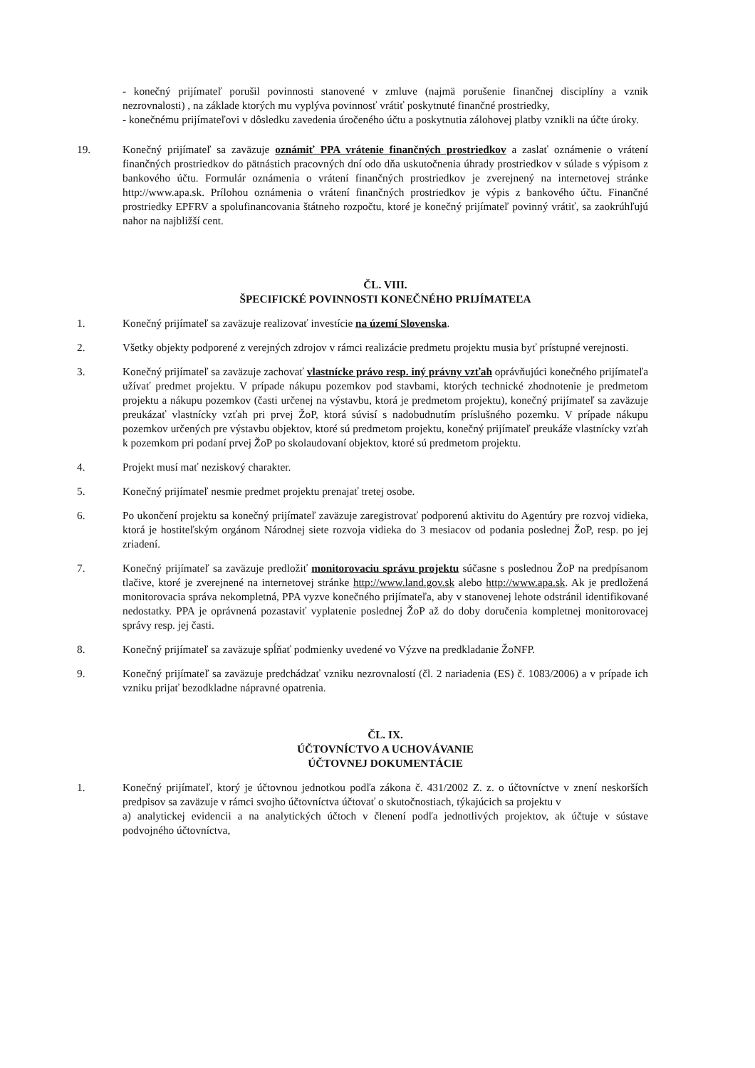- konečný prijímateľ porušil povinnosti stanovené v zmluve (najmä porušenie finančnej disciplíny a vznik nezrovnalosti) , na základe ktorých mu vyplýva povinnosť vrátiť poskytnuté finančné prostriedky,
- konečnému prijímateľovi v dôsledku zavedenia úročeného účtu a poskytnutia zálohovej platby vznikli na účte úroky.
19. Konečný prijímateľ sa zaväzuje oznámiť PPA vrátenie finančných prostriedkov a zaslať oznámenie o vrátení finančných prostriedkov do pätnástich pracovných dní odo dňa uskutočnenia úhrady prostriedkov v súlade s výpisom z bankového účtu. Formulár oznámenia o vrátení finančných prostriedkov je zverejnený na internetovej stránke http://www.apa.sk. Prílohou oznámenia o vrátení finančných prostriedkov je výpis z bankového účtu. Finančné prostriedky EPFRV a spolufinancovania štátneho rozpočtu, ktoré je konečný prijímateľ povinný vrátiť, sa zaokrúhľujú nahor na najbližší cent.
ČL. VIII.
ŠPECIFICKÉ POVINNOSTI KONEČNÉHO PRIJÍMATEĽA
1. Konečný prijímateľ sa zaväzuje realizovať investície na území Slovenska.
2. Všetky objekty podporené z verejných zdrojov v rámci realizácie predmetu projektu musia byť prístupné verejnosti.
3. Konečný prijímateľ sa zaväzuje zachovať vlastnícke právo resp. iný právny vzťah oprávňujúci konečného prijímateľa užívať predmet projektu. V prípade nákupu pozemkov pod stavbami, ktorých technické zhodnotenie je predmetom projektu a nákupu pozemkov (časti určenej na výstavbu, ktorá je predmetom projektu), konečný prijímateľ sa zaväzuje preukázať vlastnícky vzťah pri prvej ŽoP, ktorá súvisí s nadobudnutím príslušného pozemku. V prípade nákupu pozemkov určených pre výstavbu objektov, ktoré sú predmetom projektu, konečný prijímateľ preukáže vlastnícky vzťah k pozemkom pri podaní prvej ŽoP po skolaudovaní objektov, ktoré sú predmetom projektu.
4. Projekt musí mať neziskový charakter.
5. Konečný prijímateľ nesmie predmet projektu prenajať tretej osobe.
6. Po ukončení projektu sa konečný prijímateľ zaväzuje zaregistrovať podporenú aktivitu do Agentúry pre rozvoj vidieka, ktorá je hostiteľským orgánom Národnej siete rozvoja vidieka do 3 mesiacov od podania poslednej ŽoP, resp. po jej zriadení.
7. Konečný prijímateľ sa zaväzuje predložiť monitorovaciu správu projektu súčasne s poslednou ŽoP na predpísanom tlačive, ktoré je zverejnené na internetovej stránke http://www.land.gov.sk alebo http://www.apa.sk. Ak je predložená monitorovacia správa nekompletná, PPA vyzve konečného prijímateľa, aby v stanovenej lehote odstránil identifikované nedostatky. PPA je oprávnená pozastaviť vyplatenie poslednej ŽoP až do doby doručenia kompletnej monitorovacej správy resp. jej časti.
8. Konečný prijímateľ sa zaväzuje spĺňať podmienky uvedené vo Výzve na predkladanie ŽoNFP.
9. Konečný prijímateľ sa zaväzuje predchádzať vzniku nezrovnalostí (čl. 2 nariadenia (ES) č. 1083/2006) a v prípade ich vzniku prijať bezodkladne nápravné opatrenia.
ČL. IX.
ÚČTOVNÍCTVO A UCHOVÁVANIE
ÚČTOVNEJ DOKUMENTÁCIE
1. Konečný prijímateľ, ktorý je účtovnou jednotkou podľa zákona č. 431/2002 Z. z. o účtovníctve v znení neskorších predpisov sa zaväzuje v rámci svojho účtovníctva účtovať o skutočnostiach, týkajúcich sa projektu v
a) analytickej evidencii a na analytických účtoch v členení podľa jednotlivých projektov, ak účtuje v sústave podvojného účtovníctva,